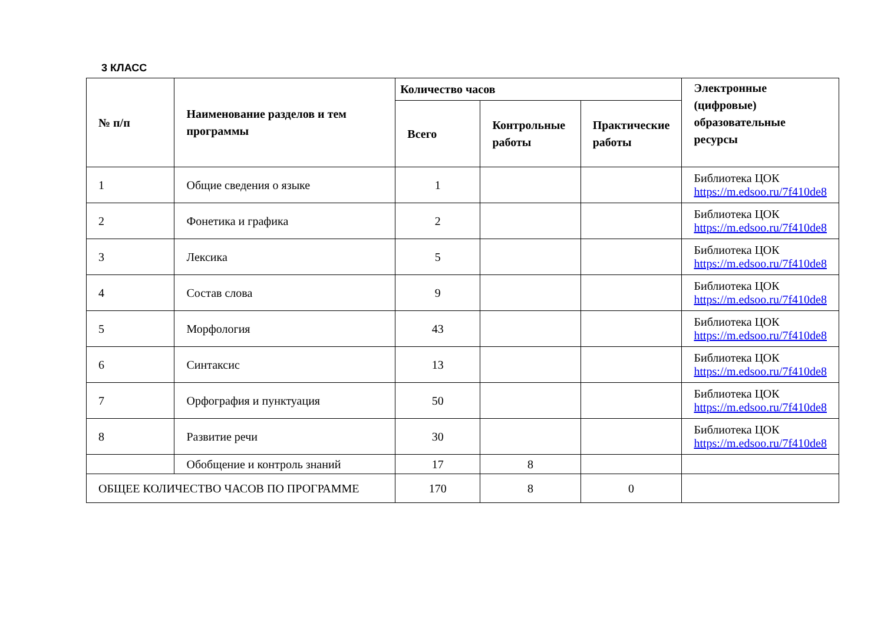3 КЛАСС
| № п/п | Наименование разделов и тем программы | Количество часов | | | Электронные (цифровые) образовательные ресурсы |
| --- | --- | --- | --- | --- | --- |
| | | Всего | Контрольные работы | Практические работы | |
| 1 | Общие сведения о языке | 1 | | | Библиотека ЦОК https://m.edsoo.ru/7f410de8 |
| 2 | Фонетика и графика | 2 | | | Библиотека ЦОК https://m.edsoo.ru/7f410de8 |
| 3 | Лексика | 5 | | | Библиотека ЦОК https://m.edsoo.ru/7f410de8 |
| 4 | Состав слова | 9 | | | Библиотека ЦОК https://m.edsoo.ru/7f410de8 |
| 5 | Морфология | 43 | | | Библиотека ЦОК https://m.edsoo.ru/7f410de8 |
| 6 | Синтаксис | 13 | | | Библиотека ЦОК https://m.edsoo.ru/7f410de8 |
| 7 | Орфография и пунктуация | 50 | | | Библиотека ЦОК https://m.edsoo.ru/7f410de8 |
| 8 | Развитие речи | 30 | | | Библиотека ЦОК https://m.edsoo.ru/7f410de8 |
| | Обобщение и контроль знаний | 17 | 8 | | |
| ОБЩЕЕ КОЛИЧЕСТВО ЧАСОВ ПО ПРОГРАММЕ | | 170 | 8 | 0 | |